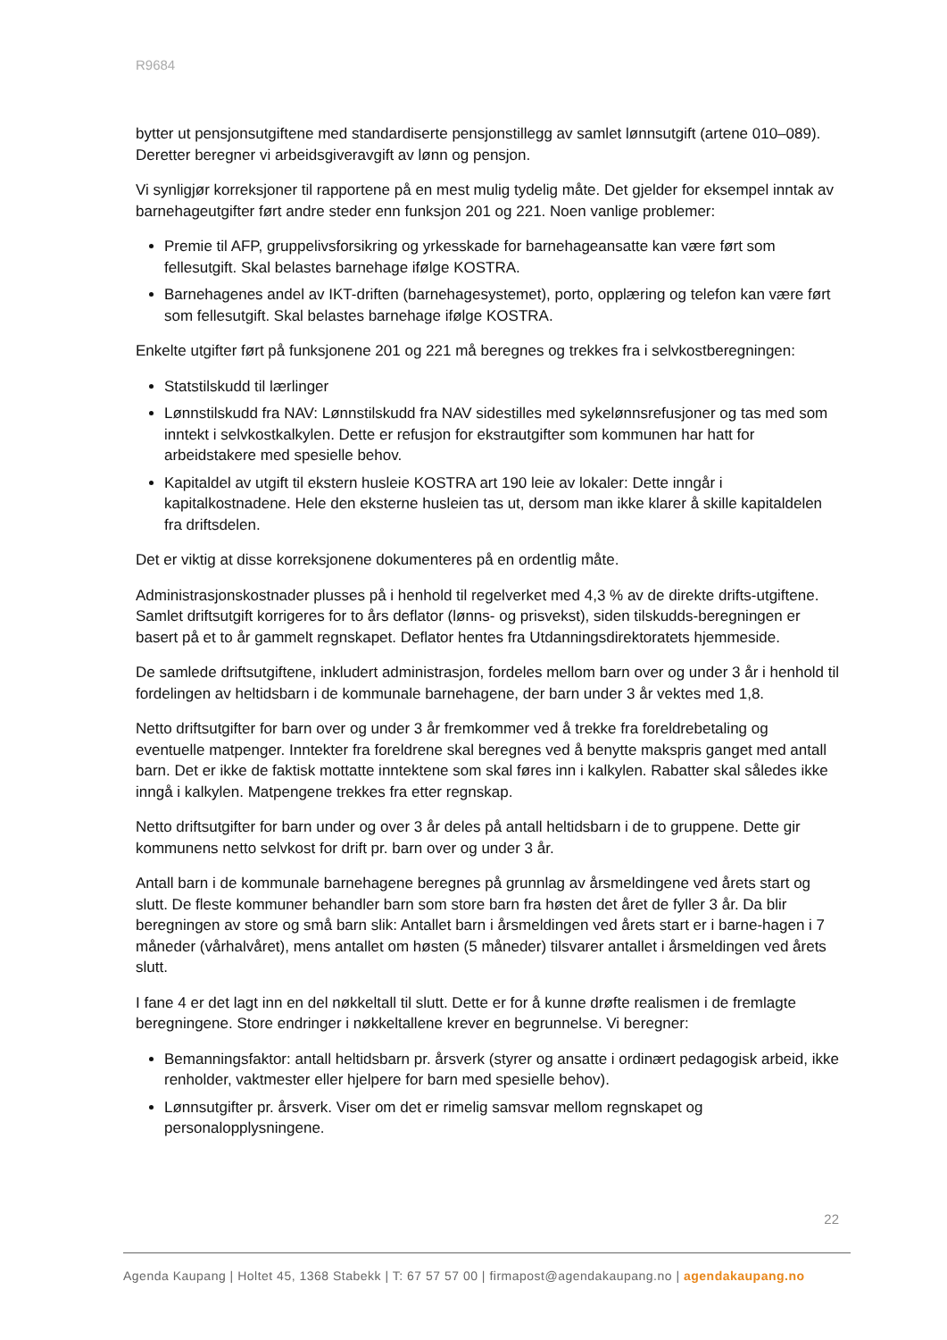R9684
bytter ut pensjonsutgiftene med standardiserte pensjonstillegg av samlet lønnsutgift (artene 010–089). Deretter beregner vi arbeidsgiveravgift av lønn og pensjon.
Vi synligjør korreksjoner til rapportene på en mest mulig tydelig måte. Det gjelder for eksempel inntak av barnehageutgifter ført andre steder enn funksjon 201 og 221. Noen vanlige problemer:
Premie til AFP, gruppelivsforsikring og yrkesskade for barnehageansatte kan være ført som fellesutgift. Skal belastes barnehage ifølge KOSTRA.
Barnehagenes andel av IKT-driften (barnehagesystemet), porto, opplæring og telefon kan være ført som fellesutgift. Skal belastes barnehage ifølge KOSTRA.
Enkelte utgifter ført på funksjonene 201 og 221 må beregnes og trekkes fra i selvkostberegningen:
Statstilskudd til lærlinger
Lønnstilskudd fra NAV: Lønnstilskudd fra NAV sidestilles med sykelønnsrefusjoner og tas med som inntekt i selvkostkalkylen. Dette er refusjon for ekstrautgifter som kommunen har hatt for arbeidstakere med spesielle behov.
Kapitaldel av utgift til ekstern husleie KOSTRA art 190 leie av lokaler: Dette inngår i kapitalkostnadene. Hele den eksterne husleien tas ut, dersom man ikke klarer å skille kapitaldelen fra driftsdelen.
Det er viktig at disse korreksjonene dokumenteres på en ordentlig måte.
Administrasjonskostnader plusses på i henhold til regelverket med 4,3 % av de direkte drifts-utgiftene. Samlet driftsutgift korrigeres for to års deflator (lønns- og prisvekst), siden tilskudds-beregningen er basert på et to år gammelt regnskapet. Deflator hentes fra Utdanningsdirektoratets hjemmeside.
De samlede driftsutgiftene, inkludert administrasjon, fordeles mellom barn over og under 3 år i henhold til fordelingen av heltidsbarn i de kommunale barnehagene, der barn under 3 år vektes med 1,8.
Netto driftsutgifter for barn over og under 3 år fremkommer ved å trekke fra foreldrebetaling og eventuelle matpenger. Inntekter fra foreldrene skal beregnes ved å benytte makspris ganget med antall barn. Det er ikke de faktisk mottatte inntektene som skal føres inn i kalkylen. Rabatter skal således ikke inngå i kalkylen. Matpengene trekkes fra etter regnskap.
Netto driftsutgifter for barn under og over 3 år deles på antall heltidsbarn i de to gruppene. Dette gir kommunens netto selvkost for drift pr. barn over og under 3 år.
Antall barn i de kommunale barnehagene beregnes på grunnlag av årsmeldingene ved årets start og slutt. De fleste kommuner behandler barn som store barn fra høsten det året de fyller 3 år. Da blir beregningen av store og små barn slik: Antallet barn i årsmeldingen ved årets start er i barne-hagen i 7 måneder (vårhalvåret), mens antallet om høsten (5 måneder) tilsvarer antallet i årsmeldingen ved årets slutt.
I fane 4 er det lagt inn en del nøkkeltall til slutt. Dette er for å kunne drøfte realismen i de fremlagte beregningene. Store endringer i nøkkeltallene krever en begrunnelse. Vi beregner:
Bemanningsfaktor: antall heltidsbarn pr. årsverk (styrer og ansatte i ordinært pedagogisk arbeid, ikke renholder, vaktmester eller hjelpere for barn med spesielle behov).
Lønnsutgifter pr. årsverk. Viser om det er rimelig samsvar mellom regnskapet og personalopplysningene.
22
Agenda Kaupang | Holtet 45, 1368 Stabekk | T: 67 57 57 00 | firmapost@agendakaupang.no | agendakaupang.no